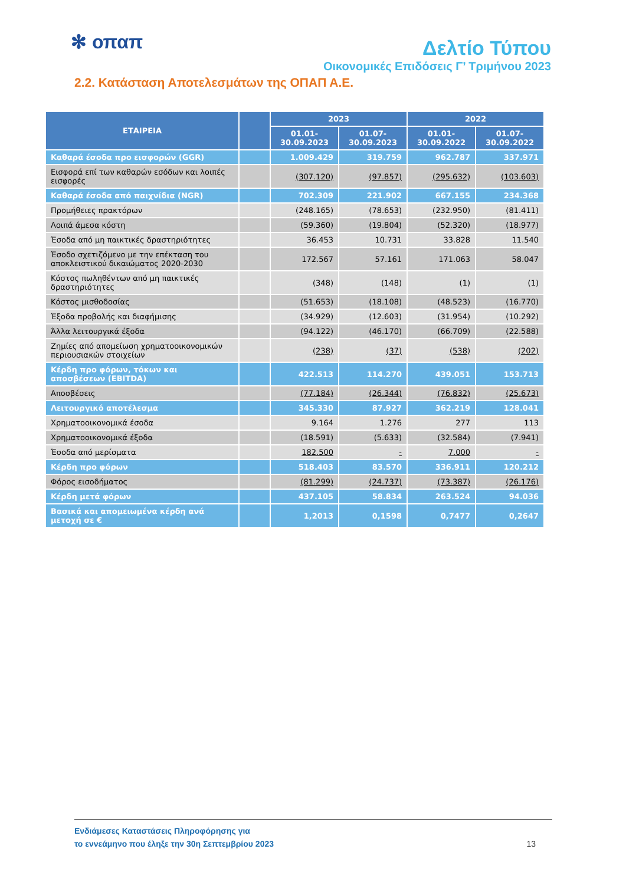✻ οπαπ
Δελτίο Τύπου
Οικονομικές Επιδόσεις Γ’ Τριμήνου 2023
2.2. Κατάσταση Αποτελεσμάτων της ΟΠΑΠ Α.Ε.
| ΕΤΑΙΡΕΙΑ | | 2023 | | 2022 | |
| --- | --- | --- | --- | --- | --- |
| | | 01.01- 30.09.2023 | 01.07- 30.09.2023 | 01.01- 30.09.2022 | 01.07- 30.09.2022 |
| Καθαρά έσοδα προ εισφορών (GGR) | | 1.009.429 | 319.759 | 962.787 | 337.971 |
| Εισφορά επί των καθαρών εσόδων και λοιπές εισφορές | | (307.120) | (97.857) | (295.632) | (103.603) |
| Καθαρά έσοδα από παιχνίδια (NGR) | | 702.309 | 221.902 | 667.155 | 234.368 |
| Προμήθειες πρακτόρων | | (248.165) | (78.653) | (232.950) | (81.411) |
| Λοιπά άμεσα κόστη | | (59.360) | (19.804) | (52.320) | (18.977) |
| Έσοδα από μη παικτικές δραστηριότητες | | 36.453 | 10.731 | 33.828 | 11.540 |
| Έσοδο σχετιζόμενο με την επέκταση του αποκλειστικού δικαιώματος 2020-2030 | | 172.567 | 57.161 | 171.063 | 58.047 |
| Κόστος πωληθέντων από μη παικτικές δραστηριότητες | | (348) | (148) | (1) | (1) |
| Κόστος μισθοδοσίας | | (51.653) | (18.108) | (48.523) | (16.770) |
| Έξοδα προβολής και διαφήμισης | | (34.929) | (12.603) | (31.954) | (10.292) |
| Άλλα λειτουργικά έξοδα | | (94.122) | (46.170) | (66.709) | (22.588) |
| Ζημίες από απομείωση χρηματοοικονομικών περιουσιακών στοιχείων | | (238) | (37) | (538) | (202) |
| Κέρδη προ φόρων, τόκων και αποσβέσεων (EBITDA) | | 422.513 | 114.270 | 439.051 | 153.713 |
| Αποσβέσεις | | (77.184) | (26.344) | (76.832) | (25.673) |
| Λειτουργικό αποτέλεσμα | | 345.330 | 87.927 | 362.219 | 128.041 |
| Χρηματοοικονομικά έσοδα | | 9.164 | 1.276 | 277 | 113 |
| Χρηματοοικονομικά έξοδα | | (18.591) | (5.633) | (32.584) | (7.941) |
| Έσοδα από μερίσματα | | 182.500 | - | 7.000 | - |
| Κέρδη προ φόρων | | 518.403 | 83.570 | 336.911 | 120.212 |
| Φόρος εισοδήματος | | (81.299) | (24.737) | (73.387) | (26.176) |
| Κέρδη μετά φόρων | | 437.105 | 58.834 | 263.524 | 94.036 |
| Βασικά και απομειωμένα κέρδη ανά μετοχή σε € | | 1,2013 | 0,1598 | 0,7477 | 0,2647 |
Ενδιάμεσες Καταστάσεις Πληροφόρησης για
το εννεάμηνο που έληξε την 30η Σεπτεμβρίου 2023
13